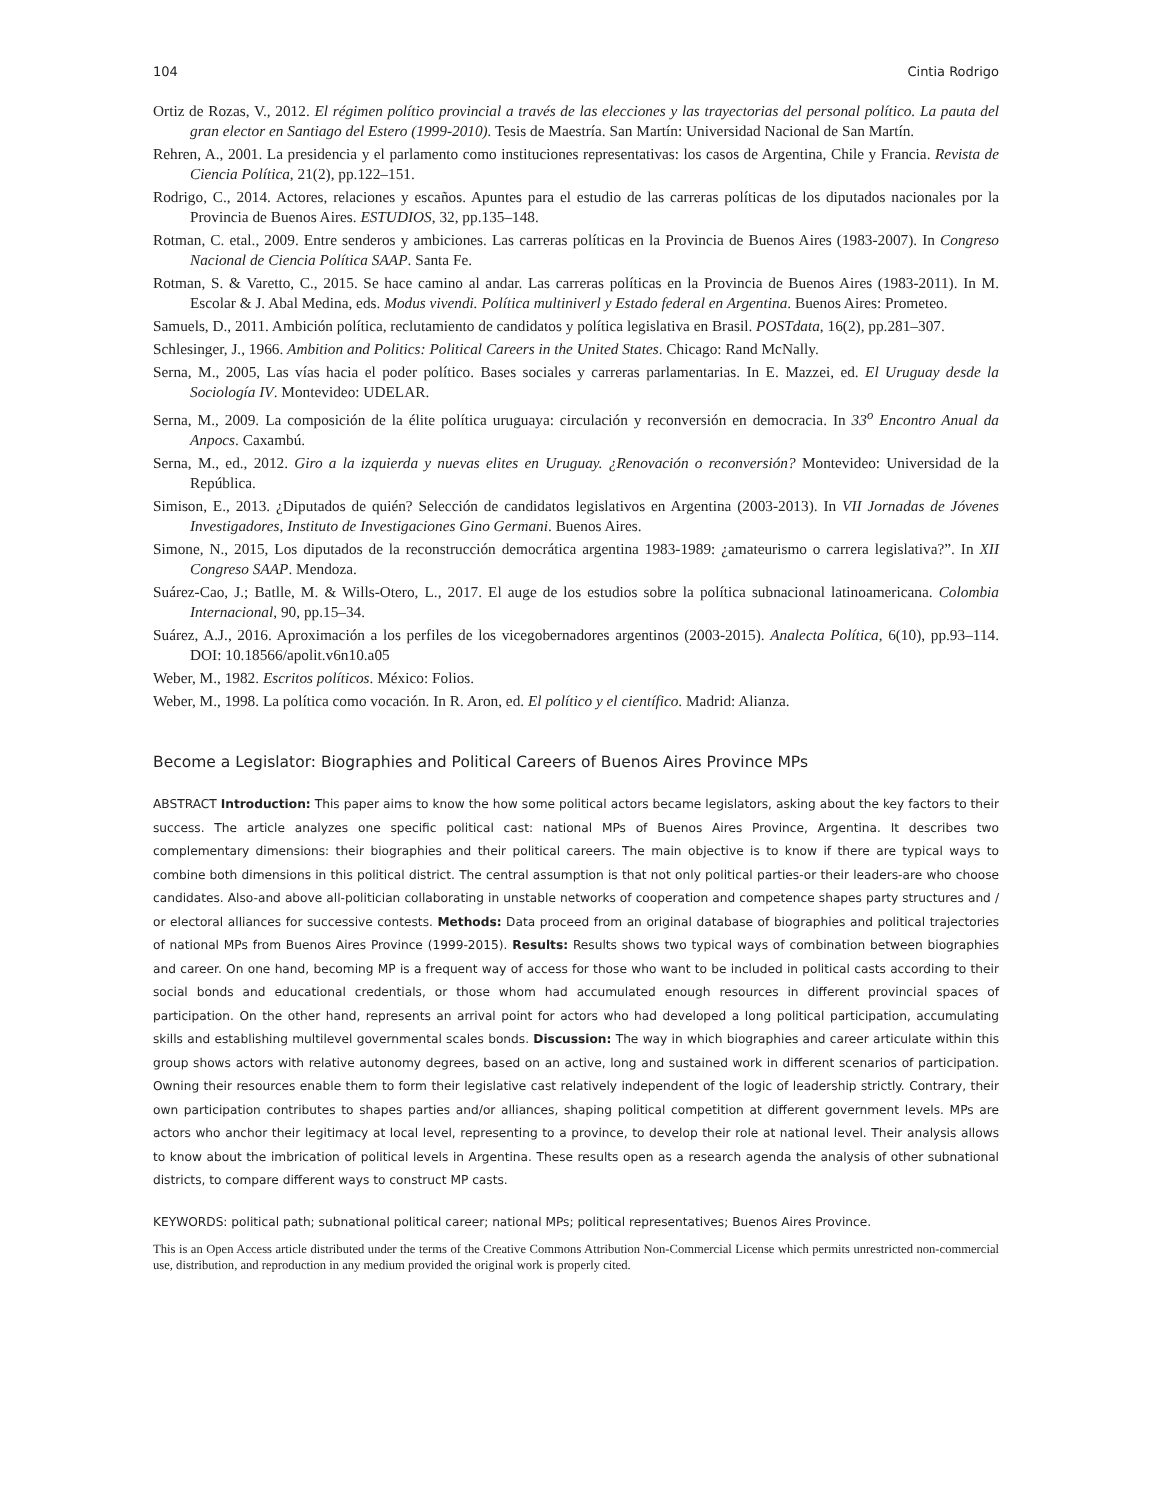104 Cintia Rodrigo
Ortiz de Rozas, V., 2012. El régimen político provincial a través de las elecciones y las trayectorias del personal político. La pauta del gran elector en Santiago del Estero (1999-2010). Tesis de Maestría. San Martín: Universidad Nacional de San Martín.
Rehren, A., 2001. La presidencia y el parlamento como instituciones representativas: los casos de Argentina, Chile y Francia. Revista de Ciencia Política, 21(2), pp.122–151.
Rodrigo, C., 2014. Actores, relaciones y escaños. Apuntes para el estudio de las carreras políticas de los diputados nacionales por la Provincia de Buenos Aires. ESTUDIOS, 32, pp.135–148.
Rotman, C. etal., 2009. Entre senderos y ambiciones. Las carreras políticas en la Provincia de Buenos Aires (1983-2007). In Congreso Nacional de Ciencia Política SAAP. Santa Fe.
Rotman, S. & Varetto, C., 2015. Se hace camino al andar. Las carreras políticas en la Provincia de Buenos Aires (1983-2011). In M. Escolar & J. Abal Medina, eds. Modus vivendi. Política multiniverl y Estado federal en Argentina. Buenos Aires: Prometeo.
Samuels, D., 2011. Ambición política, reclutamiento de candidatos y política legislativa en Brasil. POSTdata, 16(2), pp.281–307.
Schlesinger, J., 1966. Ambition and Politics: Political Careers in the United States. Chicago: Rand McNally.
Serna, M., 2005, Las vías hacia el poder político. Bases sociales y carreras parlamentarias. In E. Mazzei, ed. El Uruguay desde la Sociología IV. Montevideo: UDELAR.
Serna, M., 2009. La composición de la élite política uruguaya: circulación y reconversión en democracia. In 33<sup>o</sup> Encontro Anual da Anpocs. Caxambú.
Serna, M., ed., 2012. Giro a la izquierda y nuevas elites en Uruguay. ¿Renovación o reconversión? Montevideo: Universidad de la República.
Simison, E., 2013. ¿Diputados de quién? Selección de candidatos legislativos en Argentina (2003-2013). In VII Jornadas de Jóvenes Investigadores, Instituto de Investigaciones Gino Germani. Buenos Aires.
Simone, N., 2015, Los diputados de la reconstrucción democrática argentina 1983-1989: ¿amateurismo o carrera legislativa?”. In XII Congreso SAAP. Mendoza.
Suárez-Cao, J.; Batlle, M. & Wills-Otero, L., 2017. El auge de los estudios sobre la política subnacional latinoamericana. Colombia Internacional, 90, pp.15–34.
Suárez, A.J., 2016. Aproximación a los perfiles de los vicegobernadores argentinos (2003-2015). Analecta Política, 6(10), pp.93–114. DOI: 10.18566/apolit.v6n10.a05
Weber, M., 1982. Escritos políticos. México: Folios.
Weber, M., 1998. La política como vocación. In R. Aron, ed. El político y el científico. Madrid: Alianza.
Become a Legislator: Biographies and Political Careers of Buenos Aires Province MPs
ABSTRACT Introduction: This paper aims to know the how some political actors became legislators, asking about the key factors to their success. The article analyzes one specific political cast: national MPs of Buenos Aires Province, Argentina. It describes two complementary dimensions: their biographies and their political careers. The main objective is to know if there are typical ways to combine both dimensions in this political district. The central assumption is that not only political parties-or their leaders-are who choose candidates. Also-and above all-politician collaborating in unstable networks of cooperation and competence shapes party structures and / or electoral alliances for successive contests. Methods: Data proceed from an original database of biographies and political trajectories of national MPs from Buenos Aires Province (1999-2015). Results: Results shows two typical ways of combination between biographies and career. On one hand, becoming MP is a frequent way of access for those who want to be included in political casts according to their social bonds and educational credentials, or those whom had accumulated enough resources in different provincial spaces of participation. On the other hand, represents an arrival point for actors who had developed a long political participation, accumulating skills and establishing multilevel governmental scales bonds. Discussion: The way in which biographies and career articulate within this group shows actors with relative autonomy degrees, based on an active, long and sustained work in different scenarios of participation. Owning their resources enable them to form their legislative cast relatively independent of the logic of leadership strictly. Contrary, their own participation contributes to shapes parties and/or alliances, shaping political competition at different government levels. MPs are actors who anchor their legitimacy at local level, representing to a province, to develop their role at national level. Their analysis allows to know about the imbrication of political levels in Argentina. These results open as a research agenda the analysis of other subnational districts, to compare different ways to construct MP casts.
KEYWORDS: political path; subnational political career; national MPs; political representatives; Buenos Aires Province.
This is an Open Access article distributed under the terms of the Creative Commons Attribution Non-Commercial License which permits unrestricted non-commercial use, distribution, and reproduction in any medium provided the original work is properly cited.